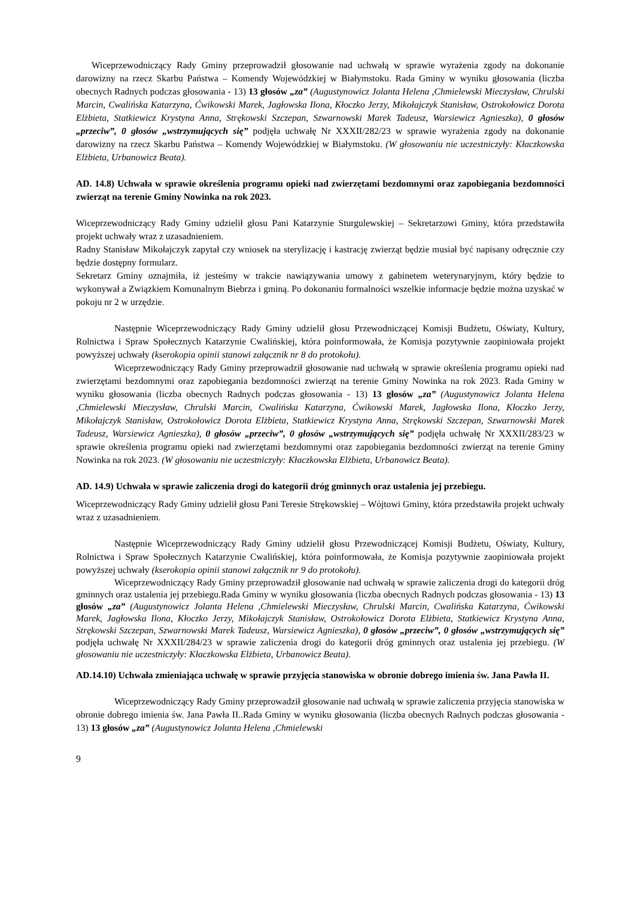Wiceprzewodniczący Rady Gminy przeprowadził głosowanie nad uchwałą w sprawie wyrażenia zgody na dokonanie darowizny na rzecz Skarbu Państwa – Komendy Wojewódzkiej w Białymstoku. Rada Gminy w wyniku głosowania (liczba obecnych Radnych podczas głosowania - 13) 13 głosów „za” (Augustynowicz Jolanta Helena ,Chmielewski Mieczysław, Chrulski Marcin, Cwalińska Katarzyna, Ćwikowski Marek, Jagłowska Ilona, Kłoczko Jerzy, Mikołajczyk Stanisław, Ostrokołowicz Dorota Elżbieta, Statkiewicz Krystyna Anna, Strękowski Szczepan, Szwarnowski Marek Tadeusz, Warsiewicz Agnieszka), 0 głosów „przeciw”, 0 głosów „wstrzymujących się” podjęła uchwałę Nr XXXII/282/23 w sprawie wyrażenia zgody na dokonanie darowizny na rzecz Skarbu Państwa – Komendy Wojewódzkiej w Białymstoku. (W głosowaniu nie uczestniczyły: Kłaczkowska Elżbieta, Urbanowicz Beata).
AD. 14.8) Uchwała w sprawie określenia programu opieki nad zwierzętami bezdomnymi oraz zapobiegania bezdomności zwierząt na terenie Gminy Nowinka na rok 2023.
Wiceprzewodniczący Rady Gminy udzielił głosu Pani Katarzynie Sturgulewskiej – Sekretarzowi Gminy, która przedstawiła projekt uchwały wraz z uzasadnieniem.
Radny Stanisław Mikołajczyk zapytał czy wniosek na sterylizację i kastrację zwierząt będzie musiał być napisany odręcznie czy będzie dostępny formularz.
Sekretarz Gminy oznajmiła, iż jesteśmy w trakcie nawiązywania umowy z gabinetem weterynaryjnym, który będzie to wykonywał a Związkiem Komunalnym Biebrza i gminą. Po dokonaniu formalności wszelkie informacje będzie można uzyskać w pokoju nr 2 w urzędzie.
Następnie Wiceprzewodniczący Rady Gminy udzielił głosu Przewodniczącej Komisji Budżetu, Oświaty, Kultury, Rolnictwa i Spraw Społecznych Katarzynie Cwalińskiej, która poinformowała, że Komisja pozytywnie zaopiniowała projekt powyższej uchwały (kserokopia opinii stanowi załącznik nr 8 do protokołu).
Wiceprzewodniczący Rady Gminy przeprowadził głosowanie nad uchwałą w sprawie określenia programu opieki nad zwierzętami bezdomnymi oraz zapobiegania bezdomności zwierząt na terenie Gminy Nowinka na rok 2023. Rada Gminy w wyniku głosowania (liczba obecnych Radnych podczas głosowania - 13) 13 głosów „za” (Augustynowicz Jolanta Helena ,Chmielewski Mieczysław, Chrulski Marcin, Cwalińska Katarzyna, Ćwikowski Marek, Jagłowska Ilona, Kłoczko Jerzy, Mikołajczyk Stanisław, Ostrokołowicz Dorota Elżbieta, Statkiewicz Krystyna Anna, Strękowski Szczepan, Szwarnowski Marek Tadeusz, Warsiewicz Agnieszka), 0 głosów „przeciw”, 0 głosów „wstrzymujących się” podjęła uchwałę Nr XXXII/283/23 w sprawie określenia programu opieki nad zwierzętami bezdomnymi oraz zapobiegania bezdomności zwierząt na terenie Gminy Nowinka na rok 2023. (W głosowaniu nie uczestniczyły: Kłaczkowska Elżbieta, Urbanowicz Beata).
AD. 14.9) Uchwała w sprawie zaliczenia drogi do kategorii dróg gminnych oraz ustalenia jej przebiegu.
Wiceprzewodniczący Rady Gminy udzielił głosu Pani Teresie Strękowskiej – Wójtowi Gminy, która przedstawiła projekt uchwały wraz z uzasadnieniem.
Następnie Wiceprzewodniczący Rady Gminy udzielił głosu Przewodniczącej Komisji Budżetu, Oświaty, Kultury, Rolnictwa i Spraw Społecznych Katarzynie Cwalińskiej, która poinformowała, że Komisja pozytywnie zaopiniowała projekt powyższej uchwały (kserokopia opinii stanowi załącznik nr 9 do protokołu).
Wiceprzewodniczący Rady Gminy przeprowadził głosowanie nad uchwałą w sprawie zaliczenia drogi do kategorii dróg gminnych oraz ustalenia jej przebiegu.Rada Gminy w wyniku głosowania (liczba obecnych Radnych podczas głosowania - 13) 13 głosów „za” (Augustynowicz Jolanta Helena ,Chmielewski Mieczysław, Chrulski Marcin, Cwalińska Katarzyna, Ćwikowski Marek, Jagłowska Ilona, Kłoczko Jerzy, Mikołajczyk Stanisław, Ostrokołowicz Dorota Elżbieta, Statkiewicz Krystyna Anna, Strękowski Szczepan, Szwarnowski Marek Tadeusz, Warsiewicz Agnieszka), 0 głosów „przeciw”, 0 głosów „wstrzymujących się” podjęła uchwałę Nr XXXII/284/23 w sprawie zaliczenia drogi do kategorii dróg gminnych oraz ustalenia jej przebiegu. (W głosowaniu nie uczestniczyły: Kłaczkowska Elżbieta, Urbanowicz Beata).
AD.14.10) Uchwała zmieniająca uchwałę w sprawie przyjęcia stanowiska w obronie dobrego imienia św. Jana Pawła II.
Wiceprzewodniczący Rady Gminy przeprowadził głosowanie nad uchwałą w sprawie zaliczenia przyjęcia stanowiska w obronie dobrego imienia św. Jana Pawła II..Rada Gminy w wyniku głosowania (liczba obecnych Radnych podczas głosowania - 13) 13 głosów „za” (Augustynowicz Jolanta Helena ,Chmielewski
9